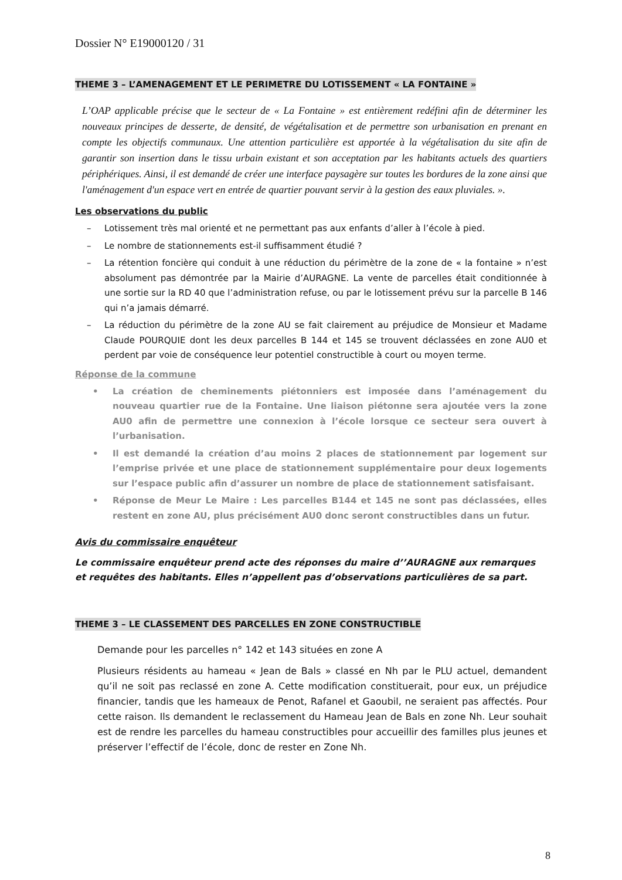Dossier N° E19000120 / 31
THEME 3 – L’AMENAGEMENT ET LE PERIMETRE DU LOTISSEMENT « LA FONTAINE »
L’OAP applicable précise que le secteur de « La Fontaine » est entièrement redéfini afin de déterminer les nouveaux principes de desserte, de densité, de végétalisation et de permettre son urbanisation en prenant en compte les objectifs communaux. Une attention particulière est apportée à la végétalisation du site afin de garantir son insertion dans le tissu urbain existant et son acceptation par les habitants actuels des quartiers périphériques. Ainsi, il est demandé de créer une interface paysagère sur toutes les bordures de la zone ainsi que l'aménagement d'un espace vert en entrée de quartier pouvant servir à la gestion des eaux pluviales. ».
Les observations du public
– Lotissement très mal orienté et ne permettant pas aux enfants d’aller à l’école à pied.
– Le nombre de stationnements est-il suffisamment étudié ?
– La rétention foncière qui conduit à une réduction du périmètre de la zone de « la fontaine » n’est absolument pas démontrée par la Mairie d’AURAGNE. La vente de parcelles était conditionnée à une sortie sur la RD 40 que l’administration refuse, ou par le lotissement prévu sur la parcelle B 146 qui n’a jamais démarré.
– La réduction du périmètre de la zone AU se fait clairement au préjudice de Monsieur et Madame Claude POURQUIE dont les deux parcelles B 144 et 145 se trouvent déclassées en zone AU0 et perdent par voie de conséquence leur potentiel constructible à court ou moyen terme.
Réponse de la commune
• La création de cheminements piétonniers est imposée dans l’aménagement du nouveau quartier rue de la Fontaine. Une liaison piétonne sera ajoutée vers la zone AU0 afin de permettre une connexion à l’école lorsque ce secteur sera ouvert à l’urbanisation.
• Il est demandé la création d’au moins 2 places de stationnement par logement sur l’emprise privée et une place de stationnement supplémentaire pour deux logements sur l’espace public afin d’assurer un nombre de place de stationnement satisfaisant.
• Réponse de Meur Le Maire : Les parcelles B144 et 145 ne sont pas déclassées, elles restent en zone AU, plus précisément AU0 donc seront constructibles dans un futur.
Avis du commissaire enquêteur
Le commissaire enquêteur prend acte des réponses du maire d’’AURAGNE aux remarques et requêtes des habitants. Elles n’appellent pas d’observations particulières de sa part.
THEME 3 – LE CLASSEMENT DES PARCELLES EN ZONE CONSTRUCTIBLE
Demande pour les parcelles n° 142 et 143 situées en zone A
Plusieurs résidents au hameau « Jean de Bals » classé en Nh par le PLU actuel, demandent qu’il ne soit pas reclassé en zone A. Cette modification constituerait, pour eux, un préjudice financier, tandis que les hameaux de Penot, Rafanel et Gaoubil, ne seraient pas affectés. Pour cette raison. Ils demandent le reclassement du Hameau Jean de Bals en zone Nh. Leur souhait est de rendre les parcelles du hameau constructibles pour accueillir des familles plus jeunes et préserver l’effectif de l’école, donc de rester en Zone Nh.
8